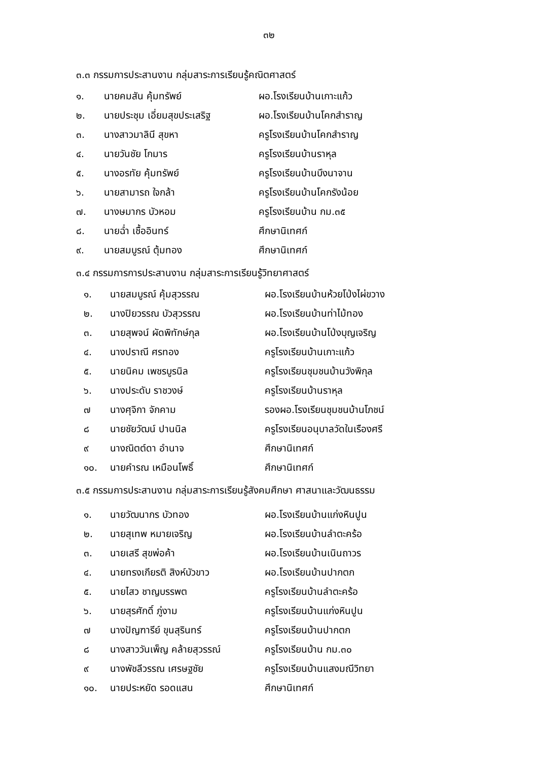๓๒
๓.๓ กรรมการประสานงาน กลุ่มสาระการเรียนรู้คณิตศาสตร์
| ๑. | นายคมสัน คุ้มทรัพย์ | ผอ.โรงเรียนบ้านเกาะแก้ว |
| ๒. | นายประชุม เอี่ยมสุขประเสริฐ | ผอ.โรงเรียนบ้านโคกสำราญ |
| ๓. | นางสาวมาลินี สุขหา | ครูโรงเรียนบ้านโคกสำราญ |
| ๔. | นายวันชัย โกมาร | ครูโรงเรียนบ้านราหุล |
| ๕. | นางอรทัย คุ้มทรัพย์ | ครูโรงเรียนบ้านบึงนาจาน |
| ๖. | นายสามารถ ใจกล้า | ครูโรงเรียนบ้านโคกรังน้อย |
| ๗. | นางษมากร บัวหอม | ครูโรงเรียนบ้าน กม.๓๕ |
| ๘. | นายฉ่ำ เชื้ออินทร์ | ศึกษานิเทศก์ |
| ๙. | นายสมบูรณ์ ตุ้มทอง | ศึกษานิเทศก์ |
๓.๔ กรรมการการประสานงาน กลุ่มสาระการเรียนรู้วิทยาศาสตร์
| ๑. | นายสมบูรณ์ คุ้มสุวรรณ | ผอ.โรงเรียนบ้านห้วยโป่งไผ่ขวาง |
| ๒. | นางปิยวรรณ บัวสุวรรณ | ผอ.โรงเรียนบ้านท่าไม้ทอง |
| ๓. | นายสุพจน์ ผัดพิทักษ์กุล | ผอ.โรงเรียนบ้านโป่งบุญเจริญ |
| ๔. | นางปราณี ศรทอง | ครูโรงเรียนบ้านเกาะแก้ว |
| ๕. | นายนิคม เพชรบูรนิล | ครูโรงเรียนชุมชนบ้านวังพิกุล |
| ๖. | นางประดับ ราชวงษ์ | ครูโรงเรียนบ้านราหุล |
| ๗ | นางศุจิกา จักคาม | รองผอ.โรงเรียนชุมชนบ้านโภชน์ |
| ๘ | นายชัยวัฒน์ ปานนิล | ครูโรงเรียนอนุบาลวัดในเรืองศรี |
| ๙ | นางณิตต์ดา อำนาจ | ศึกษานิเทศก์ |
| ๑๐. | นายคำรณ เหมือนโพธิ์ | ศึกษานิเทศก์ |
๓.๕ กรรมการประสานงาน กลุ่มสาระการเรียนรู้สังคมศึกษา ศาสนาและวัฒนธรรม
| ๑. | นายวัฒนากร บัวทอง | ผอ.โรงเรียนบ้านแก่งหินปูน |
| ๒. | นายสุเทพ หมายเจริญ | ผอ.โรงเรียนบ้านลำตะคร้อ |
| ๓. | นายเสรี สุขพ่อค้า | ผอ.โรงเรียนบ้านเนินถาวร |
| ๔. | นายทรงเกียรติ สิงห์บัวขาว | ผอ.โรงเรียนบ้านปากตก |
| ๕. | นายไสว ชาญบรรพต | ครูโรงเรียนบ้านลำตะคร้อ |
| ๖. | นายสุรศักดิ์ ภู่งาม | ครูโรงเรียนบ้านแก่งหินปูน |
| ๗ | นางปัญฑารีย์ ขุนสุรินทร์ | ครูโรงเรียนบ้านปากตก |
| ๘ | นางสาววันเพ็ญ คล้ายสุวรรณ์ | ครูโรงเรียนบ้าน กม.๓๐ |
| ๙ | นางพัชลีวรรณ เศรษฐชัย | ครูโรงเรียนบ้านแสงมณีวิทยา |
| ๑๐. | นายประหยัด รอดแสน | ศึกษานิเทศก์ |